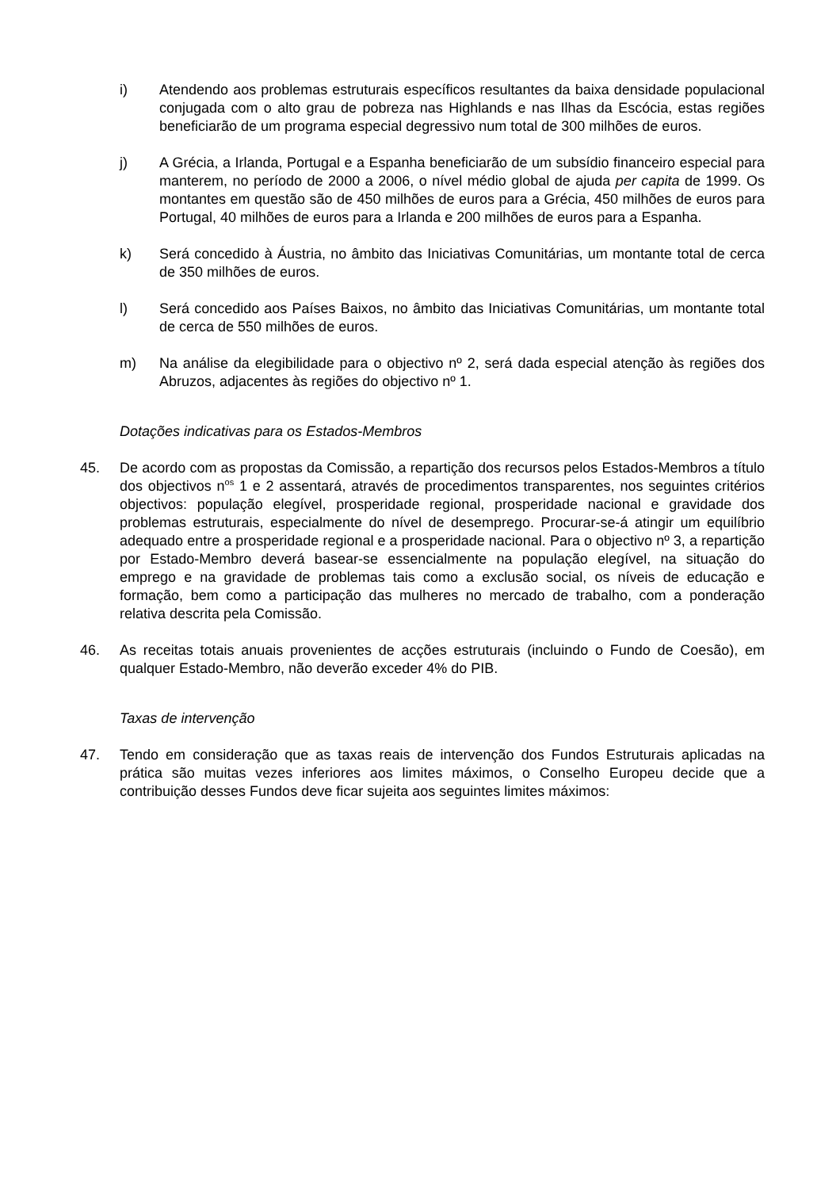i) Atendendo aos problemas estruturais específicos resultantes da baixa densidade populacional conjugada com o alto grau de pobreza nas Highlands e nas Ilhas da Escócia, estas regiões beneficiarão de um programa especial degressivo num total de 300 milhões de euros.
j) A Grécia, a Irlanda, Portugal e a Espanha beneficiarão de um subsídio financeiro especial para manterem, no período de 2000 a 2006, o nível médio global de ajuda per capita de 1999. Os montantes em questão são de 450 milhões de euros para a Grécia, 450 milhões de euros para Portugal, 40 milhões de euros para a Irlanda e 200 milhões de euros para a Espanha.
k) Será concedido à Áustria, no âmbito das Iniciativas Comunitárias, um montante total de cerca de 350 milhões de euros.
l) Será concedido aos Países Baixos, no âmbito das Iniciativas Comunitárias, um montante total de cerca de 550 milhões de euros.
m) Na análise da elegibilidade para o objectivo nº 2, será dada especial atenção às regiões dos Abruzos, adjacentes às regiões do objectivo nº 1.
Dotações indicativas para os Estados-Membros
45. De acordo com as propostas da Comissão, a repartição dos recursos pelos Estados-Membros a título dos objectivos n<sup>os</sup> 1 e 2 assentará, através de procedimentos transparentes, nos seguintes critérios objectivos: população elegível, prosperidade regional, prosperidade nacional e gravidade dos problemas estruturais, especialmente do nível de desemprego. Procurar-se-á atingir um equilíbrio adequado entre a prosperidade regional e a prosperidade nacional. Para o objectivo nº 3, a repartição por Estado-Membro deverá basear-se essencialmente na população elegível, na situação do emprego e na gravidade de problemas tais como a exclusão social, os níveis de educação e formação, bem como a participação das mulheres no mercado de trabalho, com a ponderação relativa descrita pela Comissão.
46. As receitas totais anuais provenientes de acções estruturais (incluindo o Fundo de Coesão), em qualquer Estado-Membro, não deverão exceder 4% do PIB.
Taxas de intervenção
47. Tendo em consideração que as taxas reais de intervenção dos Fundos Estruturais aplicadas na prática são muitas vezes inferiores aos limites máximos, o Conselho Europeu decide que a contribuição desses Fundos deve ficar sujeita aos seguintes limites máximos: